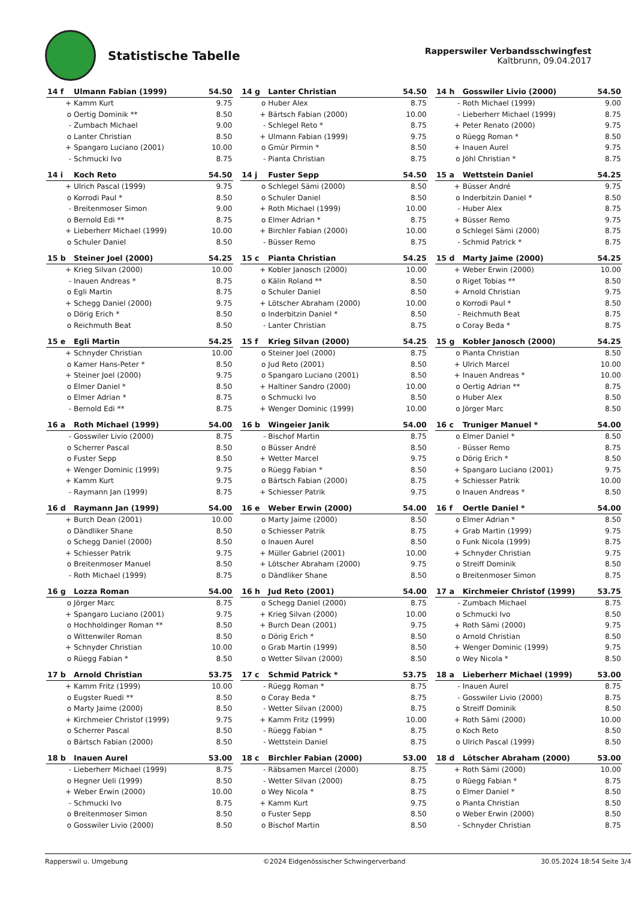Statistische Tabelle
Rapperswiler Verbandsschwingfest
Kaltbrunn, 09.04.2017
| 14 f | Ulmann Fabian (1999) | 54.50 |
| --- | --- | --- |
| + | Kamm Kurt | 9.75 |
| o | Oertig Dominik ** | 8.50 |
| - | Zumbach Michael | 9.00 |
| o | Lanter Christian | 8.50 |
| + | Spangaro Luciano (2001) | 10.00 |
| - | Schmucki Ivo | 8.75 |
| 14 g | Lanter Christian | 54.50 |
| --- | --- | --- |
| o | Huber Alex | 8.75 |
| + | Bärtsch Fabian (2000) | 10.00 |
| - | Schlegel Reto * | 8.75 |
| + | Ulmann Fabian (1999) | 9.75 |
| o | Gmür Pirmin * | 8.50 |
| - | Pianta Christian | 8.75 |
| 14 h | Gosswiler Livio (2000) | 54.50 |
| --- | --- | --- |
| - | Roth Michael (1999) | 9.00 |
| - | Lieberherr Michael (1999) | 8.75 |
| + | Peter Renato (2000) | 9.75 |
| o | Rüegg Roman * | 8.50 |
| + | Inauen Aurel | 9.75 |
| o | Jöhl Christian * | 8.75 |
| 14 i | Koch Reto | 54.50 |
| --- | --- | --- |
| + | Ulrich Pascal (1999) | 9.75 |
| o | Korrodi Paul * | 8.50 |
| - | Breitenmoser Simon | 9.00 |
| o | Bernold Edi ** | 8.75 |
| + | Lieberherr Michael (1999) | 10.00 |
| o | Schuler Daniel | 8.50 |
| 14 j | Fuster Sepp | 54.50 |
| --- | --- | --- |
| o | Schlegel Sämi (2000) | 8.50 |
| o | Schuler Daniel | 8.50 |
| + | Roth Michael (1999) | 10.00 |
| o | Elmer Adrian * | 8.75 |
| + | Birchler Fabian (2000) | 10.00 |
| - | Büsser Remo | 8.75 |
| 15 a | Wettstein Daniel | 54.25 |
| --- | --- | --- |
| + | Büsser André | 9.75 |
| o | Inderbitzin Daniel * | 8.50 |
| - | Huber Alex | 8.75 |
| + | Büsser Remo | 9.75 |
| o | Schlegel Sämi (2000) | 8.75 |
| - | Schmid Patrick * | 8.75 |
| 15 b | Steiner Joel (2000) | 54.25 |
| --- | --- | --- |
| + | Krieg Silvan (2000) | 10.00 |
| - | Inauen Andreas * | 8.75 |
| o | Egli Martin | 8.75 |
| + | Schegg Daniel (2000) | 9.75 |
| o | Dörig Erich * | 8.50 |
| o | Reichmuth Beat | 8.50 |
| 15 c | Pianta Christian | 54.25 |
| --- | --- | --- |
| + | Kobler Janosch (2000) | 10.00 |
| o | Kälin Roland ** | 8.50 |
| o | Schuler Daniel | 8.50 |
| + | Lötscher Abraham (2000) | 10.00 |
| o | Inderbitzin Daniel * | 8.50 |
| - | Lanter Christian | 8.75 |
| 15 d | Marty Jaime (2000) | 54.25 |
| --- | --- | --- |
| + | Weber Erwin (2000) | 10.00 |
| o | Riget Tobias ** | 8.50 |
| + | Arnold Christian | 9.75 |
| o | Korrodi Paul * | 8.50 |
| - | Reichmuth Beat | 8.75 |
| o | Coray Beda * | 8.75 |
| 15 e | Egli Martin | 54.25 |
| --- | --- | --- |
| + | Schnyder Christian | 10.00 |
| o | Kamer Hans-Peter * | 8.50 |
| + | Steiner Joel (2000) | 9.75 |
| o | Elmer Daniel * | 8.50 |
| o | Elmer Adrian * | 8.75 |
| - | Bernold Edi ** | 8.75 |
| 15 f | Krieg Silvan (2000) | 54.25 |
| --- | --- | --- |
| o | Steiner Joel (2000) | 8.75 |
| o | Jud Reto (2001) | 8.50 |
| o | Spangaro Luciano (2001) | 8.50 |
| + | Haltiner Sandro (2000) | 10.00 |
| o | Schmucki Ivo | 8.50 |
| + | Wenger Dominic (1999) | 10.00 |
| 15 g | Kobler Janosch (2000) | 54.25 |
| --- | --- | --- |
| o | Pianta Christian | 8.50 |
| + | Ulrich Marcel | 10.00 |
| + | Inauen Andreas * | 10.00 |
| o | Oertig Adrian ** | 8.75 |
| o | Huber Alex | 8.50 |
| o | Jörger Marc | 8.50 |
| 16 a | Roth Michael (1999) | 54.00 |
| --- | --- | --- |
| - | Gosswiler Livio (2000) | 8.75 |
| o | Scherrer Pascal | 8.50 |
| o | Fuster Sepp | 8.50 |
| + | Wenger Dominic (1999) | 9.75 |
| + | Kamm Kurt | 9.75 |
| - | Raymann Jan (1999) | 8.75 |
| 16 b | Wingeier Janik | 54.00 |
| --- | --- | --- |
| - | Bischof Martin | 8.75 |
| o | Büsser André | 8.50 |
| + | Wetter Marcel | 9.75 |
| o | Rüegg Fabian * | 8.50 |
| o | Bärtsch Fabian (2000) | 8.75 |
| + | Schiesser Patrik | 9.75 |
| 16 c | Truniger Manuel * | 54.00 |
| --- | --- | --- |
| o | Elmer Daniel * | 8.50 |
| - | Büsser Remo | 8.75 |
| o | Dörig Erich * | 8.50 |
| + | Spangaro Luciano (2001) | 9.75 |
| + | Schiesser Patrik | 10.00 |
| o | Inauen Andreas * | 8.50 |
| 16 d | Raymann Jan (1999) | 54.00 |
| --- | --- | --- |
| + | Burch Dean (2001) | 10.00 |
| o | Dändliker Shane | 8.50 |
| o | Schegg Daniel (2000) | 8.50 |
| + | Schiesser Patrik | 9.75 |
| o | Breitenmoser Manuel | 8.50 |
| - | Roth Michael (1999) | 8.75 |
| 16 e | Weber Erwin (2000) | 54.00 |
| --- | --- | --- |
| o | Marty Jaime (2000) | 8.50 |
| o | Schiesser Patrik | 8.75 |
| o | Inauen Aurel | 8.50 |
| + | Müller Gabriel (2001) | 10.00 |
| + | Lötscher Abraham (2000) | 9.75 |
| o | Dändliker Shane | 8.50 |
| 16 f | Oertle Daniel * | 54.00 |
| --- | --- | --- |
| o | Elmer Adrian * | 8.50 |
| + | Grab Martin (1999) | 9.75 |
| o | Funk Nicola (1999) | 8.75 |
| + | Schnyder Christian | 9.75 |
| o | Streiff Dominik | 8.50 |
| o | Breitenmoser Simon | 8.75 |
| 16 g | Lozza Roman | 54.00 |
| --- | --- | --- |
| o | Jörger Marc | 8.75 |
| + | Spangaro Luciano (2001) | 9.75 |
| o | Hochholdinger Roman ** | 8.50 |
| o | Wittenwiler Roman | 8.50 |
| + | Schnyder Christian | 10.00 |
| o | Rüegg Fabian * | 8.50 |
| 16 h | Jud Reto (2001) | 54.00 |
| --- | --- | --- |
| o | Schegg Daniel (2000) | 8.75 |
| + | Krieg Silvan (2000) | 10.00 |
| + | Burch Dean (2001) | 9.75 |
| o | Dörig Erich * | 8.50 |
| o | Grab Martin (1999) | 8.50 |
| o | Wetter Silvan (2000) | 8.50 |
| 17 a | Kirchmeier Christof (1999) | 53.75 |
| --- | --- | --- |
| - | Zumbach Michael | 8.75 |
| o | Schmucki Ivo | 8.50 |
| + | Roth Sämi (2000) | 9.75 |
| o | Arnold Christian | 8.50 |
| + | Wenger Dominic (1999) | 9.75 |
| o | Wey Nicola * | 8.50 |
| 17 b | Arnold Christian | 53.75 |
| --- | --- | --- |
| + | Kamm Fritz (1999) | 10.00 |
| o | Eugster Ruedi ** | 8.50 |
| o | Marty Jaime (2000) | 8.50 |
| + | Kirchmeier Christof (1999) | 9.75 |
| o | Scherrer Pascal | 8.50 |
| o | Bärtsch Fabian (2000) | 8.50 |
| 17 c | Schmid Patrick * | 53.75 |
| --- | --- | --- |
| - | Rüegg Roman * | 8.75 |
| o | Coray Beda * | 8.75 |
| - | Wetter Silvan (2000) | 8.75 |
| + | Kamm Fritz (1999) | 10.00 |
| - | Rüegg Fabian * | 8.75 |
| - | Wettstein Daniel | 8.75 |
| 18 a | Lieberherr Michael (1999) | 53.00 |
| --- | --- | --- |
| - | Inauen Aurel | 8.75 |
| - | Gosswiler Livio (2000) | 8.75 |
| o | Streiff Dominik | 8.50 |
| + | Roth Sämi (2000) | 10.00 |
| o | Koch Reto | 8.50 |
| o | Ulrich Pascal (1999) | 8.50 |
| 18 b | Inauen Aurel | 53.00 |
| --- | --- | --- |
| - | Lieberherr Michael (1999) | 8.75 |
| o | Hegner Ueli (1999) | 8.50 |
| + | Weber Erwin (2000) | 10.00 |
| - | Schmucki Ivo | 8.75 |
| o | Breitenmoser Simon | 8.50 |
| o | Gosswiler Livio (2000) | 8.50 |
| 18 c | Birchler Fabian (2000) | 53.00 |
| --- | --- | --- |
| - | Räbsamen Marcel (2000) | 8.75 |
| - | Wetter Silvan (2000) | 8.75 |
| o | Wey Nicola * | 8.75 |
| + | Kamm Kurt | 9.75 |
| o | Fuster Sepp | 8.50 |
| o | Bischof Martin | 8.50 |
| 18 d | Lötscher Abraham (2000) | 53.00 |
| --- | --- | --- |
| + | Roth Sämi (2000) | 10.00 |
| o | Rüegg Fabian * | 8.75 |
| o | Elmer Daniel * | 8.50 |
| o | Pianta Christian | 8.50 |
| o | Weber Erwin (2000) | 8.50 |
| - | Schnyder Christian | 8.75 |
Rapperswil u. Umgebung ©2024 Eidgenössischer Schwingerverband 30.05.2024 18:54 Seite 3/4